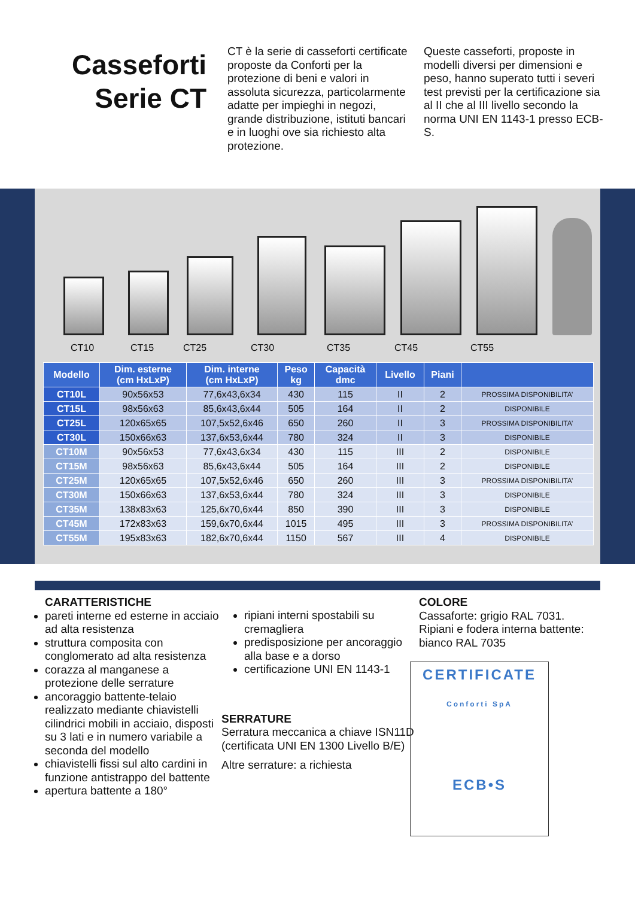Casseforti
Serie CT
CT è la serie di casseforti certificate proposte da Conforti per la protezione di beni e valori in assoluta sicurezza, particolarmente adatte per impieghi in negozi, grande distribuzione, istituti bancari e in luoghi ove sia richiesto alta protezione.
Queste casseforti, proposte in modelli diversi per dimensioni e peso, hanno superato tutti i severi test previsti per la certificazione sia al II che al III livello secondo la norma UNI EN 1143-1 presso ECB-S.
CT10 CT15 CT25 CT30 CT35 CT45 CT55
| Modello | Dim. esterne (cm HxLxP) | Dim. interne (cm HxLxP) | Peso kg | Capacità dmc | Livello | Piani | |
| --- | --- | --- | --- | --- | --- | --- | --- |
| CT10L | 90x56x53 | 77,6x43,6x34 | 430 | 115 | II | 2 | PROSSIMA DISPONIBILITA’ |
| CT15L | 98x56x63 | 85,6x43,6x44 | 505 | 164 | II | 2 | DISPONIBILE |
| CT25L | 120x65x65 | 107,5x52,6x46 | 650 | 260 | II | 3 | PROSSIMA DISPONIBILITA’ |
| CT30L | 150x66x63 | 137,6x53,6x44 | 780 | 324 | II | 3 | DISPONIBILE |
| CT10M | 90x56x53 | 77,6x43,6x34 | 430 | 115 | III | 2 | DISPONIBILE |
| CT15M | 98x56x63 | 85,6x43,6x44 | 505 | 164 | III | 2 | DISPONIBILE |
| CT25M | 120x65x65 | 107,5x52,6x46 | 650 | 260 | III | 3 | PROSSIMA DISPONIBILITA’ |
| CT30M | 150x66x63 | 137,6x53,6x44 | 780 | 324 | III | 3 | DISPONIBILE |
| CT35M | 138x83x63 | 125,6x70,6x44 | 850 | 390 | III | 3 | DISPONIBILE |
| CT45M | 172x83x63 | 159,6x70,6x44 | 1015 | 495 | III | 3 | PROSSIMA DISPONIBILITA’ |
| CT55M | 195x83x63 | 182,6x70,6x44 | 1150 | 567 | III | 4 | DISPONIBILE |
CARATTERISTICHE
pareti interne ed esterne in acciaio ad alta resistenza
struttura composita con conglomerato ad alta resistenza
corazza al manganese a protezione delle serrature
ancoraggio battente-telaio realizzato mediante chiavistelli cilindrici mobili in acciaio, disposti su 3 lati e in numero variabile a seconda del modello
chiavistelli fissi sul alto cardini in funzione antistrappo del battente
apertura battente a 180°
ripiani interni spostabili su cremagliera
predisposizione per ancoraggio alla base e a dorso
certificazione UNI EN 1143-1
SERRATURE
Serratura meccanica a chiave ISN11D (certificata UNI EN 1300 Livello B/E)
Altre serrature: a richiesta
COLORE
Cassaforte: grigio RAL 7031.
Ripiani e fodera interna battente: bianco RAL 7035
CERTIFICATE
Conforti SpA
ECB•S